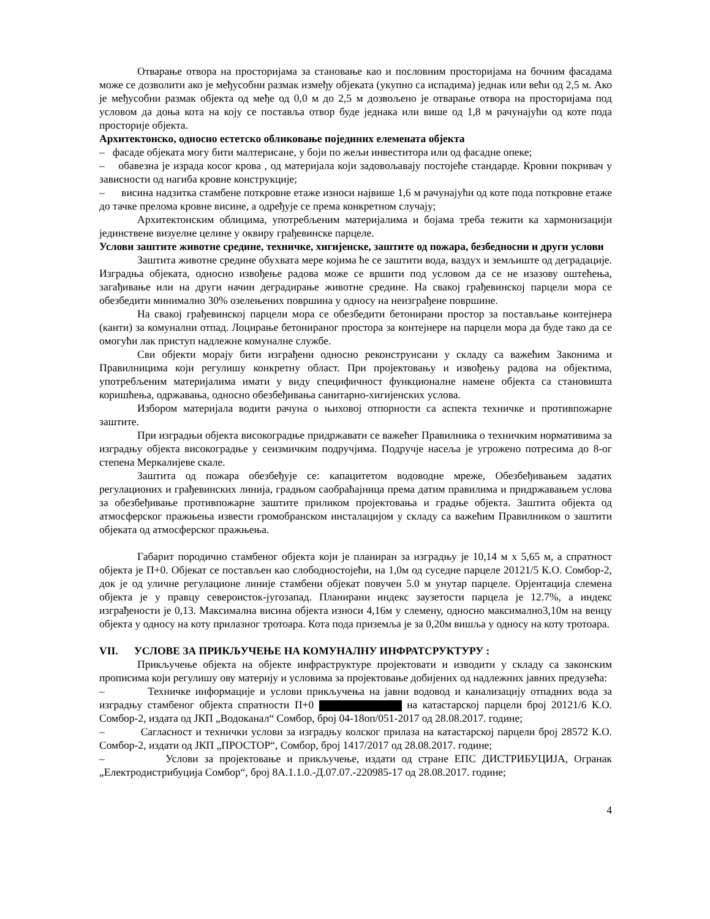Отварање отвора на просторијама за становање као и пословним просторијама на бочним фасадама може се дозволити ако је међусобни размак између објеката (укупно са испадима) једнак или већи од 2,5 м. Ако је међусобни размак објекта од међе од 0,0 м до 2,5 м дозвољено је отварање отвора на просторијама под условом да доња кота на коју се поставља отвор буде једнака или више од 1,8 м рачунајући од коте пода просторије објекта.
Архитектонско, односно естетско обликовање појединих елемената објекта
– фасаде објеката могу бити малтерисане, у боји по жељи инвеститора или од фасадне опеке;
– обавезна је израда косог крова , од материјала који задовољавају постојеће стандарде. Кровни покривач у зависности од нагиба кровне конструкције;
– висина надзитка стамбене поткровне етаже износи највише 1,6 м рачунајући од коте пода поткровне етаже до тачке прелома кровне висине, а одређује се према конкретном случају;
Архитектонским облицима, употребљеним материјалима и бојама треба тежити ка хармонизацији јединствене визуелне целине у оквиру грађевинске парцеле.
Услови заштите животне средине, техничке, хигијенске, заштите од пожара, безбедносни и други услови
Заштита животне средине обухвата мере којима ће се заштити вода, ваздух и земљиште од деградације. Изградња објеката, односно извођење радова може се вршити под условом да се не изазову оштећења, загађивање или на други начин деградирање животне средине. На свакој грађевинској парцели мора се обезбедити минимално 30% озелењених површина у односу на неизграђене површине.
На свакој грађевинској парцели мора се обезбедити бетонирани простор за постављање контејнера (канти) за комунални отпад. Лоцирање бетонираног простора за контејнере на парцели мора да буде тако да се омогући лак приступ надлежне комуналне службе.
Сви објекти морају бити изграђени односно реконструисани у складу са важећим Законима и Правилницима који регулишу конкретну област. При пројектовању и извођењу радова на објектима, употребљеним материјалима имати у виду специфичност функционалне намене објекта са становишта коришћења, одржавања, односно обезбеђивања санитарно-хигијенских услова.
Избором материјала водити рачуна о њиховој отпорности са аспекта техничке и противпожарне заштите.
При изградњи објекта високоградње придржавати се важећег Правилника о техничким нормативима за изградњу објекта високоградње у сеизмичким подручјима. Подручје насеља је угрожено потресима до 8-ог степена Меркалијеве скале.
Заштита од пожара обезбеђује се: капацитетом водоводне мреже, Обезбеђивањем задатих регулационих и грађевинских линија, градњом саобраћајница према датим правилима и придржавањем услова за обезбеђивање противпожарне заштите приликом пројектовања и градње објекта. Заштита објекта од атмосферског пражњења извести громобранском инсталацијом у складу са важећим Правилником о заштити објеката од атмосферског пражњења.
Габарит породично стамбеног објекта који је планиран за изградњу је 10,14 м x 5,65 м, а спратност објекта је П+0. Објекат се постављен као слободностојећи, на 1,0м од суседне парцеле 20121/5 К.О. Сомбор-2, док је од уличне регулационе линије стамбени објекат повучен 5.0 м унутар парцеле. Орјентација слемена објекта је у правцу североисток-југозапад. Планирани индекс заузетости парцела је 12.7%, а индекс изграђености је 0,13. Максимална висина објекта износи 4,16м у слемену, односно максимално3,10м на венцу објекта у односу на коту прилазног тротоара. Кота пода приземља је за 0,20м вишља у односу на коту тротоара.
VII. УСЛОВЕ ЗА ПРИКЉУЧЕЊЕ НА КОМУНАЛНУ ИНФРАТСРУКТУРУ :
Прикључење објекта на објекте инфраструктуре пројектовати и изводити у складу са законским прописима који регулишу ову материју и условима за пројектовање добијених од надлежних јавних предузећа:
– Техничке информације и услови прикључења на јавни водовод и канализацију отпадних вода за изградњу стамбеног објекта спратности П+0 на катастарској парцели број 20121/6 К.О. Сомбор-2, издата од ЈКП „Водоканал“ Сомбор, број 04-18оп/051-2017 од 28.08.2017. године;
– Сагласност и технички услови за изградњу колског прилаза на катастарској парцели број 28572 К.О. Сомбор-2, издати од ЈКП „ПРОСТОР“, Сомбор, број 1417/2017 од 28.08.2017. године;
– Услови за пројектовање и прикључење, издати од стране ЕПС ДИСТРИБУЦИЈА, Огранак „Електродистрибуција Сомбор“, број 8А.1.1.0.-Д.07.07.-220985-17 од 28.08.2017. године;
4